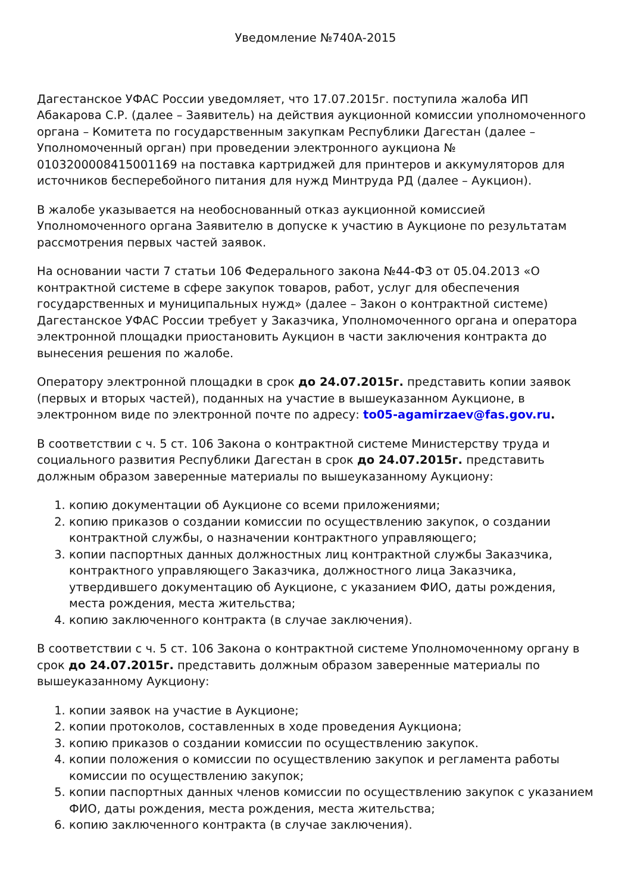Уведомление №740А-2015
Дагестанское УФАС России уведомляет, что 17.07.2015г. поступила жалоба ИП Абакарова С.Р. (далее – Заявитель) на действия аукционной комиссии уполномоченного органа – Комитета по государственным закупкам Республики Дагестан (далее – Уполномоченный орган) при проведении электронного аукциона № 0103200008415001169 на поставка картриджей для принтеров и аккумуляторов для источников бесперебойного питания для нужд Минтруда РД (далее – Аукцион).
В жалобе указывается на необоснованный отказ аукционной комиссией Уполномоченного органа Заявителю в допуске к участию в Аукционе по результатам рассмотрения первых частей заявок.
На основании части 7 статьи 106 Федерального закона №44-ФЗ от 05.04.2013 «О контрактной системе в сфере закупок товаров, работ, услуг для обеспечения государственных и муниципальных нужд» (далее – Закон о контрактной системе) Дагестанское УФАС России требует у Заказчика, Уполномоченного органа и оператора электронной площадки приостановить Аукцион в части заключения контракта до вынесения решения по жалобе.
Оператору электронной площадки в срок до 24.07.2015г. представить копии заявок (первых и вторых частей), поданных на участие в вышеуказанном Аукционе, в электронном виде по электронной почте по адресу: to05-agamirzaev@fas.gov.ru.
В соответствии с ч. 5 ст. 106 Закона о контрактной системе Министерству труда и социального развития Республики Дагестан в срок до 24.07.2015г. представить должным образом заверенные материалы по вышеуказанному Аукциону:
1. копию документации об Аукционе со всеми приложениями;
2. копию приказов о создании комиссии по осуществлению закупок, о создании контрактной службы, о назначении контрактного управляющего;
3. копии паспортных данных должностных лиц контрактной службы Заказчика, контрактного управляющего Заказчика, должностного лица Заказчика, утвердившего документацию об Аукционе, с указанием ФИО, даты рождения, места рождения, места жительства;
4. копию заключенного контракта (в случае заключения).
В соответствии с ч. 5 ст. 106 Закона о контрактной системе Уполномоченному органу в срок до 24.07.2015г. представить должным образом заверенные материалы по вышеуказанному Аукциону:
1. копии заявок на участие в Аукционе;
2. копии протоколов, составленных в ходе проведения Аукциона;
3. копию приказов о создании комиссии по осуществлению закупок.
4. копии положения о комиссии по осуществлению закупок и регламента работы комиссии по осуществлению закупок;
5. копии паспортных данных членов комиссии по осуществлению закупок с указанием ФИО, даты рождения, места рождения, места жительства;
6. копию заключенного контракта (в случае заключения).